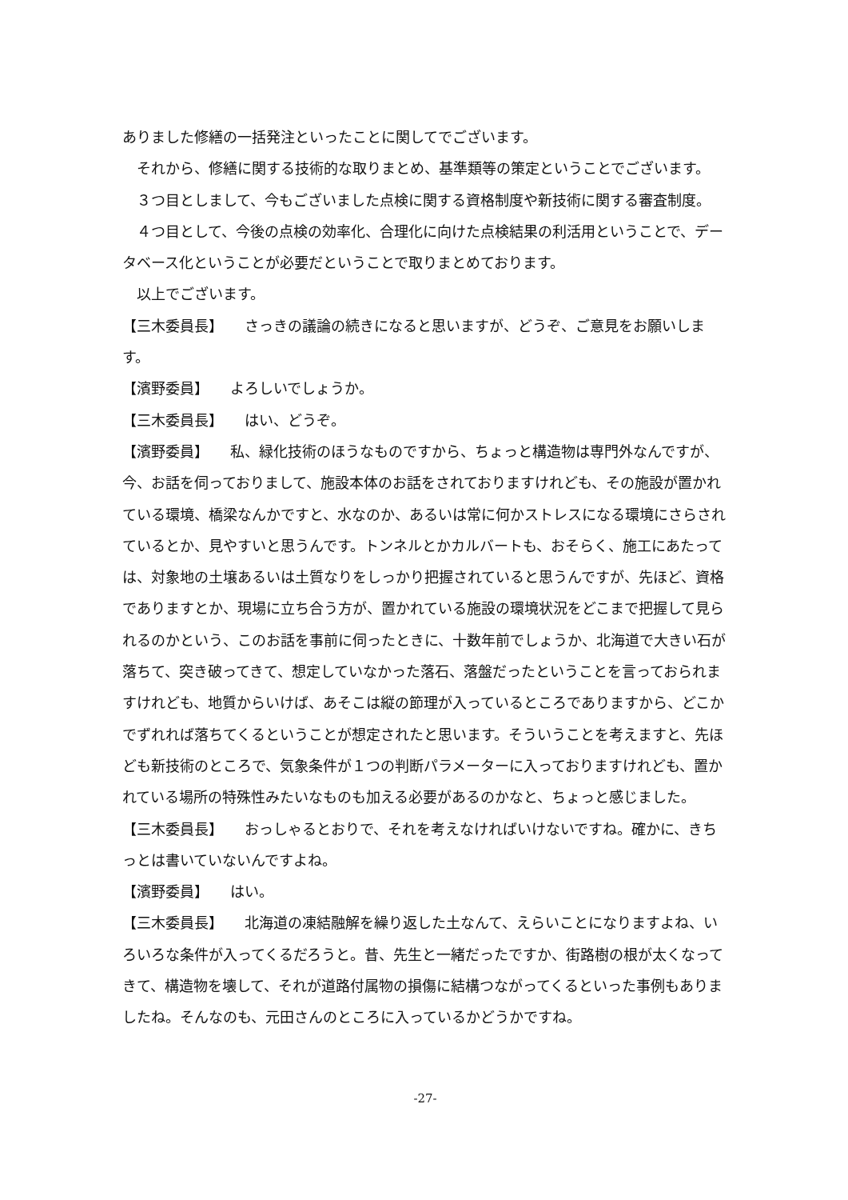ありました修繕の一括発注といったことに関してでございます。
　それから、修繕に関する技術的な取りまとめ、基準類等の策定ということでございます。
　３つ目としまして、今もございました点検に関する資格制度や新技術に関する審査制度。
　４つ目として、今後の点検の効率化、合理化に向けた点検結果の利活用ということで、データベース化ということが必要だということで取りまとめております。
　以上でございます。
【三木委員長】　　さっきの議論の続きになると思いますが、どうぞ、ご意見をお願いします。
【濱野委員】　　よろしいでしょうか。
【三木委員長】　　はい、どうぞ。
【濱野委員】　　私、緑化技術のほうなものですから、ちょっと構造物は専門外なんですが、今、お話を伺っておりまして、施設本体のお話をされておりますけれども、その施設が置かれている環境、橋梁なんかですと、水なのか、あるいは常に何かストレスになる環境にさらされているとか、見やすいと思うんです。トンネルとかカルバートも、おそらく、施工にあたっては、対象地の土壌あるいは土質なりをしっかり把握されていると思うんですが、先ほど、資格でありますとか、現場に立ち合う方が、置かれている施設の環境状況をどこまで把握して見られるのかという、このお話を事前に伺ったときに、十数年前でしょうか、北海道で大きい石が落ちて、突き破ってきて、想定していなかった落石、落盤だったということを言っておられますけれども、地質からいけば、あそこは縦の節理が入っているところでありますから、どこかでずれれば落ちてくるということが想定されたと思います。そういうことを考えますと、先ほども新技術のところで、気象条件が１つの判断パラメーターに入っておりますけれども、置かれている場所の特殊性みたいなものも加える必要があるのかなと、ちょっと感じました。
【三木委員長】　　おっしゃるとおりで、それを考えなければいけないですね。確かに、きちっとは書いていないんですよね。
【濱野委員】　　はい。
【三木委員長】　　北海道の凍結融解を繰り返した土なんて、えらいことになりますよね、いろいろな条件が入ってくるだろうと。昔、先生と一緒だったですか、街路樹の根が太くなってきて、構造物を壊して、それが道路付属物の損傷に結構つながってくるといった事例もありましたね。そんなのも、元田さんのところに入っているかどうかですね。
-27-